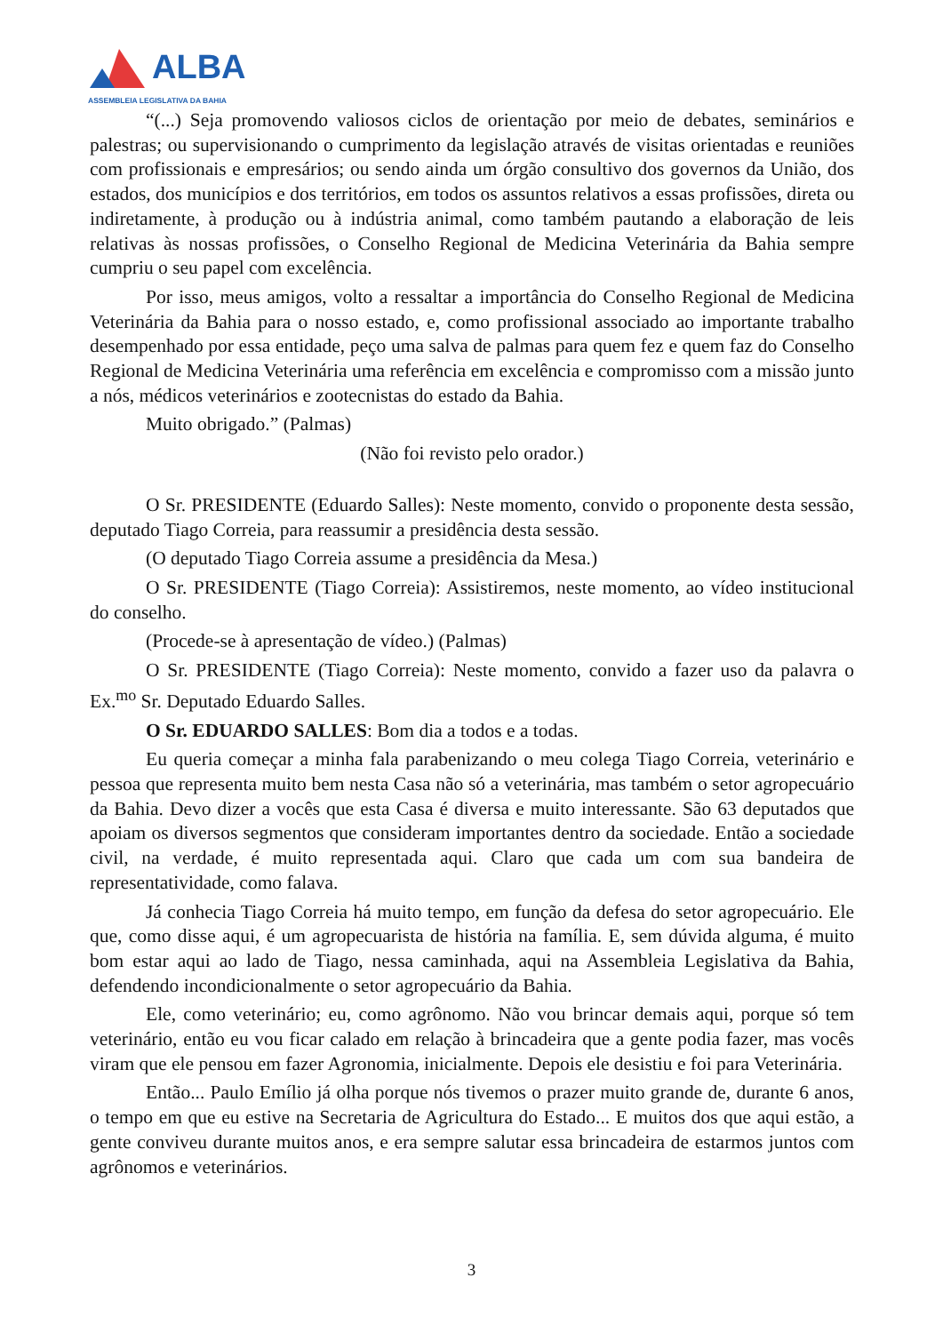ALBA ASSEMBLEIA LEGISLATIVA DA BAHIA
“(...) Seja promovendo valiosos ciclos de orientação por meio de debates, seminários e palestras; ou supervisionando o cumprimento da legislação através de visitas orientadas e reuniões com profissionais e empresários; ou sendo ainda um órgão consultivo dos governos da União, dos estados, dos municípios e dos territórios, em todos os assuntos relativos a essas profissões, direta ou indiretamente, à produção ou à indústria animal, como também pautando a elaboração de leis relativas às nossas profissões, o Conselho Regional de Medicina Veterinária da Bahia sempre cumpriu o seu papel com excelência.
Por isso, meus amigos, volto a ressaltar a importância do Conselho Regional de Medicina Veterinária da Bahia para o nosso estado, e, como profissional associado ao importante trabalho desempenhado por essa entidade, peço uma salva de palmas para quem fez e quem faz do Conselho Regional de Medicina Veterinária uma referência em excelência e compromisso com a missão junto a nós, médicos veterinários e zootecnistas do estado da Bahia.
Muito obrigado.” (Palmas)
(Não foi revisto pelo orador.)
O Sr. PRESIDENTE (Eduardo Salles): Neste momento, convido o proponente desta sessão, deputado Tiago Correia, para reassumir a presidência desta sessão.
(O deputado Tiago Correia assume a presidência da Mesa.)
O Sr. PRESIDENTE (Tiago Correia): Assistiremos, neste momento, ao vídeo institucional do conselho.
(Procede-se à apresentação de vídeo.) (Palmas)
O Sr. PRESIDENTE (Tiago Correia): Neste momento, convido a fazer uso da palavra o Ex.<sup>mo</sup> Sr. Deputado Eduardo Salles.
O Sr. EDUARDO SALLES: Bom dia a todos e a todas.
Eu queria começar a minha fala parabenizando o meu colega Tiago Correia, veterinário e pessoa que representa muito bem nesta Casa não só a veterinária, mas também o setor agropecuário da Bahia. Devo dizer a vocês que esta Casa é diversa e muito interessante. São 63 deputados que apoiam os diversos segmentos que consideram importantes dentro da sociedade. Então a sociedade civil, na verdade, é muito representada aqui. Claro que cada um com sua bandeira de representatividade, como falava.
Já conhecia Tiago Correia há muito tempo, em função da defesa do setor agropecuário. Ele que, como disse aqui, é um agropecuarista de história na família. E, sem dúvida alguma, é muito bom estar aqui ao lado de Tiago, nessa caminhada, aqui na Assembleia Legislativa da Bahia, defendendo incondicionalmente o setor agropecuário da Bahia.
Ele, como veterinário; eu, como agrônomo. Não vou brincar demais aqui, porque só tem veterinário, então eu vou ficar calado em relação à brincadeira que a gente podia fazer, mas vocês viram que ele pensou em fazer Agronomia, inicialmente. Depois ele desistiu e foi para Veterinária.
Então... Paulo Emílio já olha porque nós tivemos o prazer muito grande de, durante 6 anos, o tempo em que eu estive na Secretaria de Agricultura do Estado... E muitos dos que aqui estão, a gente conviveu durante muitos anos, e era sempre salutar essa brincadeira de estarmos juntos com agrônomos e veterinários.
3